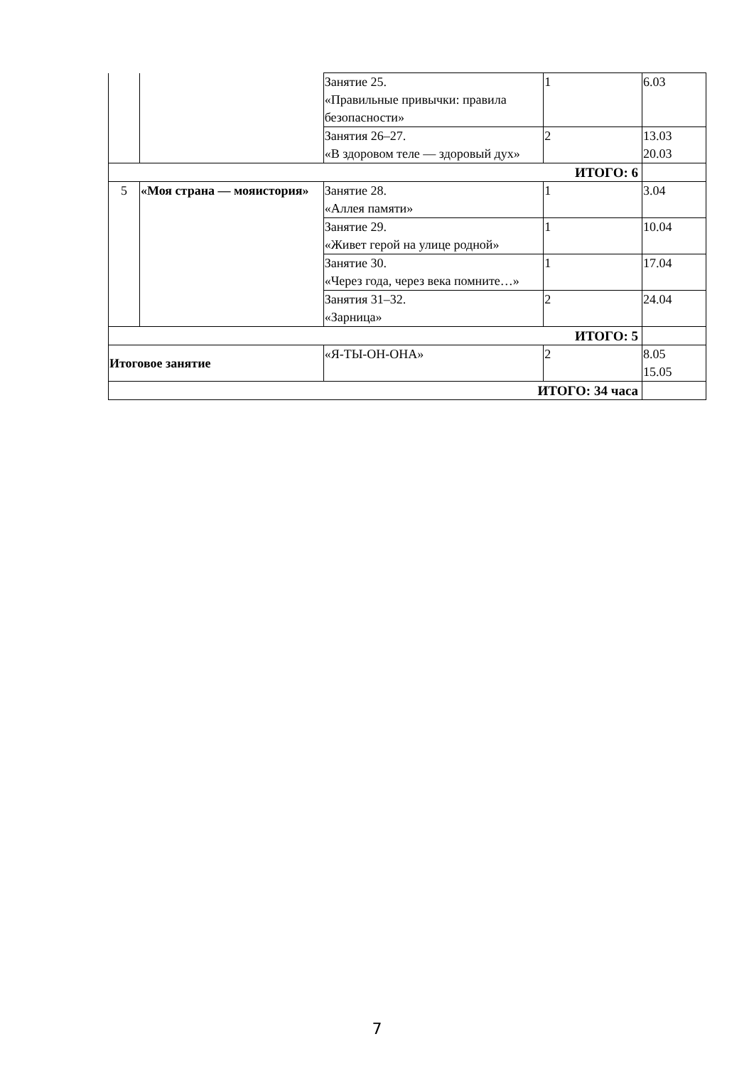| | | Занятие 25. «Правильные привычки: правила безопасности» | 1 | 6.03 |
| | | Занятия 26–27. «В здоровом теле — здоровый дух» | 2 | 13.03 20.03 |
| ИТОГО: 6 | | | | |
| 5 | «Моя страна — мояистория» | Занятие 28. «Аллея памяти» | 1 | 3.04 |
| | | Занятие 29. «Живет герой на улице родной» | 1 | 10.04 |
| | | Занятие 30. «Через года, через века помните…» | 1 | 17.04 |
| | | Занятия 31–32. «Зарница» | 2 | 24.04 |
| ИТОГО: 5 | | | | |
| Итоговое занятие | | «Я-ТЫ-ОН-ОНА» | 2 | 8.05 15.05 |
| ИТОГО: 34 часа | | | | |
7